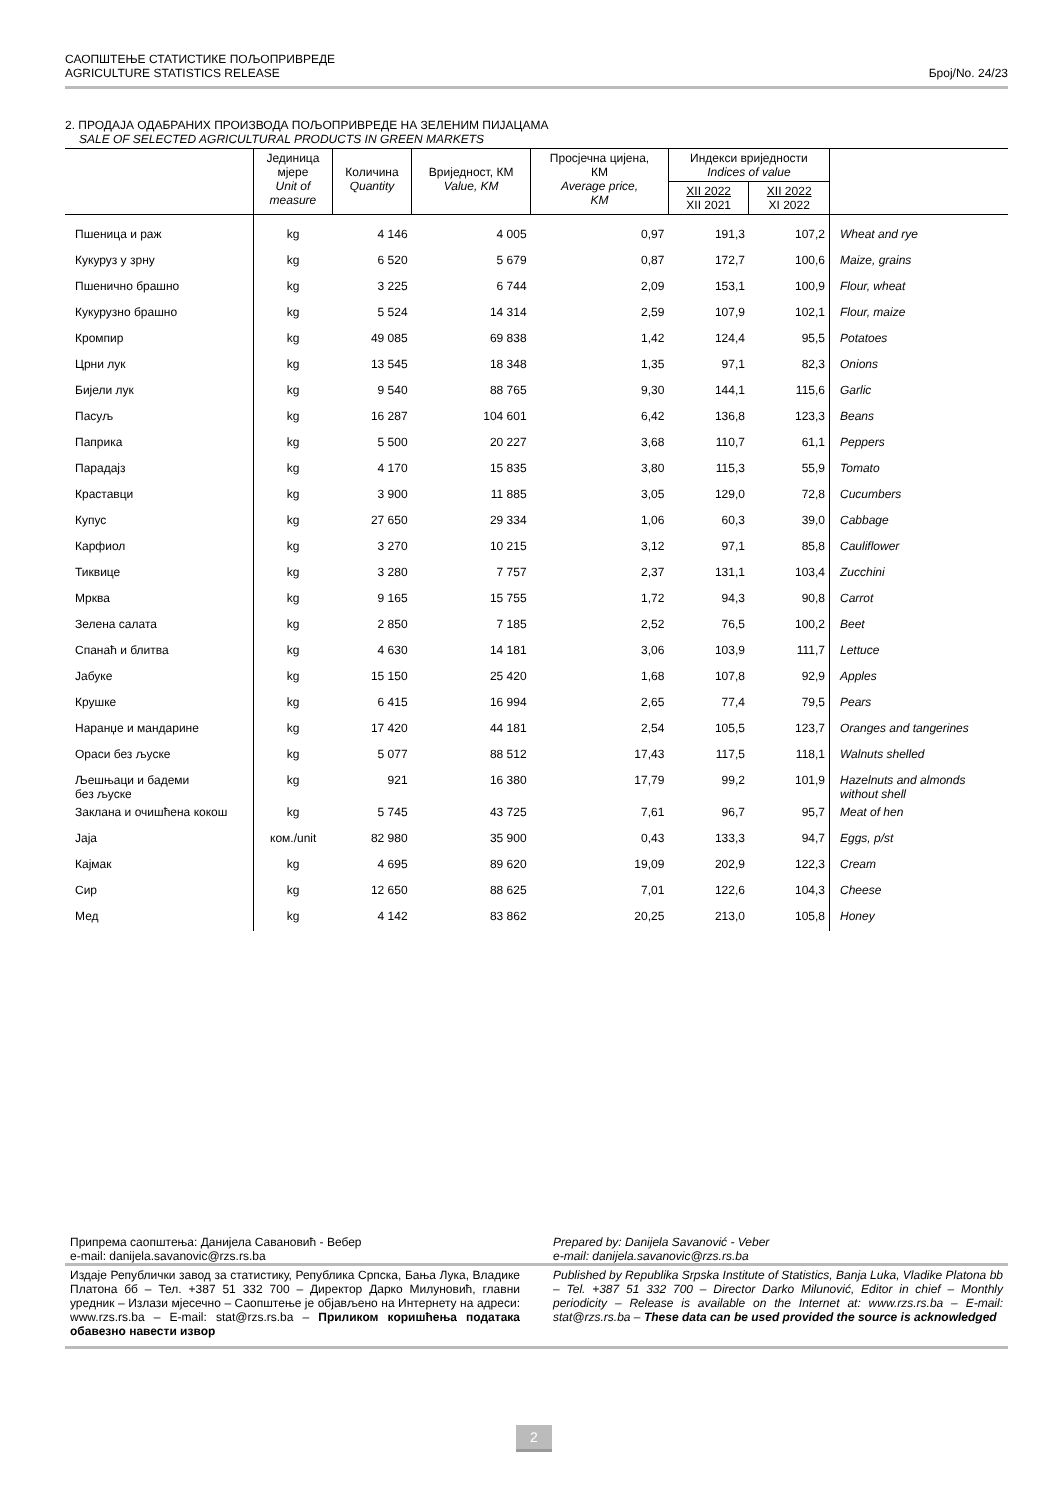САОПШТЕЊЕ СТАТИСТИКЕ ПОЉОПРИВРЕДЕ
AGRICULTURE STATISTICS RELEASE Број/No. 24/23
2. ПРОДАЈА ОДАБРАНИХ ПРОИЗВОДА ПОЉОПРИВРЕДЕ НА ЗЕЛЕНИМ ПИЈАЦАМА
SALE OF SELECTED AGRICULTURAL PRODUCTS IN GREEN MARKETS
| | Јединица мјере Unit of measure | Количина Quantity | Вриједност, КМ Value, KM | Просјечна цијена, КМ Average price, KM | Индекси вриједности Indices of value | | |
| --- | --- | --- | --- | --- | --- | --- | --- |
| | | | | | XII 2022 XII 2021 | XII 2022 XI 2022 | |
| Пшеница и раж | kg | 4 146 | 4 005 | 0,97 | 191,3 | 107,2 | Wheat and rye |
| Кукуруз у зрну | kg | 6 520 | 5 679 | 0,87 | 172,7 | 100,6 | Maize, grains |
| Пшенично брашно | kg | 3 225 | 6 744 | 2,09 | 153,1 | 100,9 | Flour, wheat |
| Кукурузно брашно | kg | 5 524 | 14 314 | 2,59 | 107,9 | 102,1 | Flour, maize |
| Кромпир | kg | 49 085 | 69 838 | 1,42 | 124,4 | 95,5 | Potatoes |
| Црни лук | kg | 13 545 | 18 348 | 1,35 | 97,1 | 82,3 | Onions |
| Бијели лук | kg | 9 540 | 88 765 | 9,30 | 144,1 | 115,6 | Garlic |
| Пасуљ | kg | 16 287 | 104 601 | 6,42 | 136,8 | 123,3 | Beans |
| Паприка | kg | 5 500 | 20 227 | 3,68 | 110,7 | 61,1 | Peppers |
| Парадајз | kg | 4 170 | 15 835 | 3,80 | 115,3 | 55,9 | Tomato |
| Краставци | kg | 3 900 | 11 885 | 3,05 | 129,0 | 72,8 | Cucumbers |
| Купус | kg | 27 650 | 29 334 | 1,06 | 60,3 | 39,0 | Cabbage |
| Карфиол | kg | 3 270 | 10 215 | 3,12 | 97,1 | 85,8 | Cauliflower |
| Тиквице | kg | 3 280 | 7 757 | 2,37 | 131,1 | 103,4 | Zucchini |
| Мрква | kg | 9 165 | 15 755 | 1,72 | 94,3 | 90,8 | Carrot |
| Зелена салата | kg | 2 850 | 7 185 | 2,52 | 76,5 | 100,2 | Beet |
| Спанаћ и блитва | kg | 4 630 | 14 181 | 3,06 | 103,9 | 111,7 | Lettuce |
| Јабуке | kg | 15 150 | 25 420 | 1,68 | 107,8 | 92,9 | Apples |
| Крушке | kg | 6 415 | 16 994 | 2,65 | 77,4 | 79,5 | Pears |
| Наранџе и мандарине | kg | 17 420 | 44 181 | 2,54 | 105,5 | 123,7 | Oranges and tangerines |
| Ораси без љуске | kg | 5 077 | 88 512 | 17,43 | 117,5 | 118,1 | Walnuts shelled |
| Љешњаци и бадеми без љуске | kg | 921 | 16 380 | 17,79 | 99,2 | 101,9 | Hazelnuts and almonds without shell |
| Заклана и очишћена кокош | kg | 5 745 | 43 725 | 7,61 | 96,7 | 95,7 | Meat of hen |
| Јаја | ком./unit | 82 980 | 35 900 | 0,43 | 133,3 | 94,7 | Eggs, p/st |
| Кајмак | kg | 4 695 | 89 620 | 19,09 | 202,9 | 122,3 | Cream |
| Сир | kg | 12 650 | 88 625 | 7,01 | 122,6 | 104,3 | Cheese |
| Мед | kg | 4 142 | 83 862 | 20,25 | 213,0 | 105,8 | Honey |
Припрема саопштења: Данијела Савановић - Вебер
e-mail: danijela.savanovic@rzs.rs.ba
Prepared by: Danijela Savanović - Veber
e-mail: danijela.savanovic@rzs.rs.ba
Издаје Републички завод за статистику, Република Српска, Бања Лука, Владике Платона бб – Тел. +387 51 332 700 – Директор Дарко Милуновић, главни уредник – Излази мјесечно – Саопштење је објављено на Интернету на адреси: www.rzs.rs.ba – E-mail: stat@rzs.rs.ba – Приликом коришћења података обавезно навести извор
Published by Republika Srpska Institute of Statistics, Banja Luka, Vladike Platona bb – Tel. +387 51 332 700 – Director Darko Milunović, Editor in chief – Monthly periodicity – Release is available on the Internet at: www.rzs.rs.ba – E-mail: stat@rzs.rs.ba – These data can be used provided the source is acknowledged
2